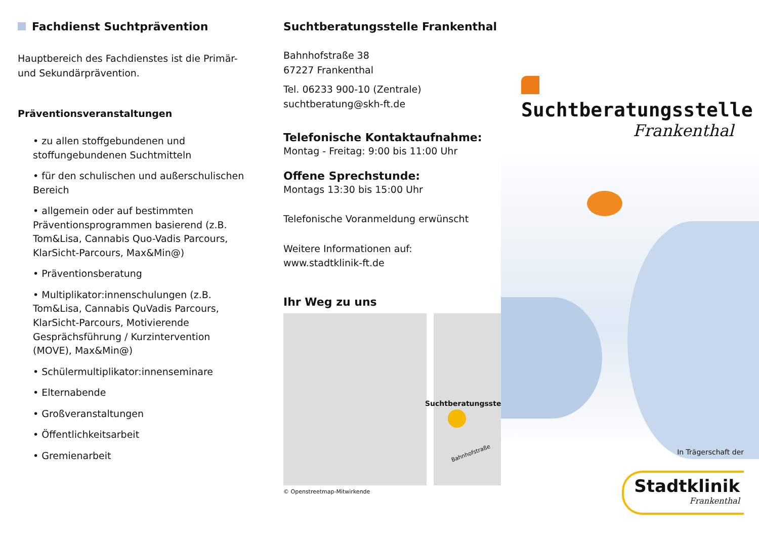Fachdienst Suchtprävention
Hauptbereich des Fachdienstes ist die Primär- und Sekundärprävention.
Präventionsveranstaltungen
• zu allen stoffgebundenen und stoffungebundenen Suchtmitteln
• für den schulischen und außerschulischen Bereich
• allgemein oder auf bestimmten Präventionsprogrammen basierend (z.B. Tom&Lisa, Cannabis Quo-Vadis Parcours, KlarSicht-Parcours, Max&Min@)
• Präventionsberatung
• Multiplikator:innenschulungen (z.B. Tom&Lisa, Cannabis QuVadis Parcours, KlarSicht-Parcours, Motivierende Gesprächsführung / Kurzintervention (MOVE), Max&Min@)
• Schülermultiplikator:innenseminare
• Elternabende
• Großveranstaltungen
• Öffentlichkeitsarbeit
• Gremienarbeit
Suchtberatungsstelle Frankenthal
Bahnhofstraße 38
67227 Frankenthal
Tel. 06233 900-10 (Zentrale)
suchtberatung@skh-ft.de
Telefonische Kontaktaufnahme:
Montag - Freitag: 9:00 bis 11:00 Uhr
Offene Sprechstunde:
Montags 13:30 bis 15:00 Uhr
Telefonische Voranmeldung erwünscht
Weitere Informationen auf:
www.stadtklinik-ft.de
Ihr Weg zu uns
Suchtberatungsstelle
Bahnhofstraße
© Openstreetmap-Mitwirkende
Suchtberatungsstelle
Frankenthal
In Trägerschaft der
Stadtklinik
Frankenthal